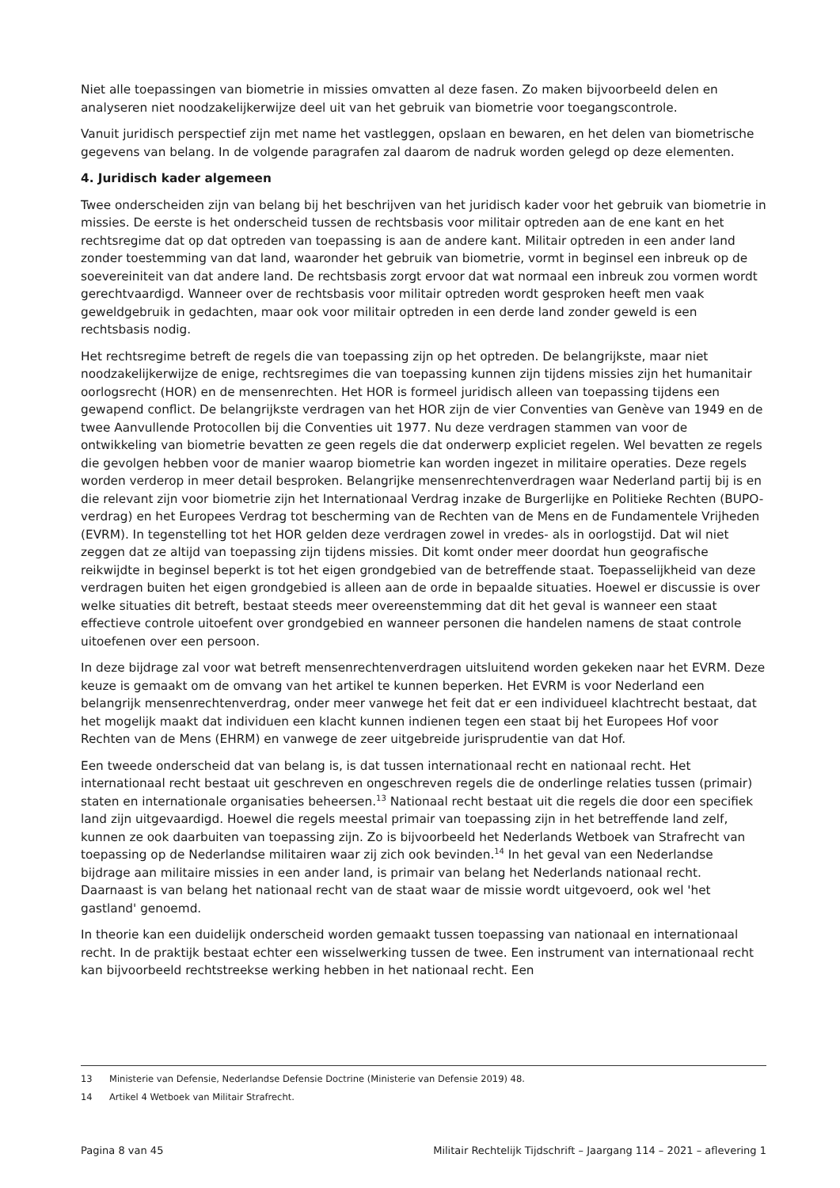Niet alle toepassingen van biometrie in missies omvatten al deze fasen. Zo maken bijvoorbeeld delen en analyseren niet noodzakelijkerwijze deel uit van het gebruik van biometrie voor toegangscontrole.
Vanuit juridisch perspectief zijn met name het vastleggen, opslaan en bewaren, en het delen van biometrische gegevens van belang. In de volgende paragrafen zal daarom de nadruk worden gelegd op deze elementen.
4. Juridisch kader algemeen
Twee onderscheiden zijn van belang bij het beschrijven van het juridisch kader voor het gebruik van biometrie in missies. De eerste is het onderscheid tussen de rechtsbasis voor militair optreden aan de ene kant en het rechtsregime dat op dat optreden van toepassing is aan de andere kant. Militair optreden in een ander land zonder toestemming van dat land, waaronder het gebruik van biometrie, vormt in beginsel een inbreuk op de soevereiniteit van dat andere land. De rechtsbasis zorgt ervoor dat wat normaal een inbreuk zou vormen wordt gerechtvaardigd. Wanneer over de rechtsbasis voor militair optreden wordt gesproken heeft men vaak geweldgebruik in gedachten, maar ook voor militair optreden in een derde land zonder geweld is een rechtsbasis nodig.
Het rechtsregime betreft de regels die van toepassing zijn op het optreden. De belangrijkste, maar niet noodzakelijkerwijze de enige, rechtsregimes die van toepassing kunnen zijn tijdens missies zijn het humanitair oorlogsrecht (HOR) en de mensenrechten. Het HOR is formeel juridisch alleen van toepassing tijdens een gewapend conflict. De belangrijkste verdragen van het HOR zijn de vier Conventies van Genève van 1949 en de twee Aanvullende Protocollen bij die Conventies uit 1977. Nu deze verdragen stammen van voor de ontwikkeling van biometrie bevatten ze geen regels die dat onderwerp expliciet regelen. Wel bevatten ze regels die gevolgen hebben voor de manier waarop biometrie kan worden ingezet in militaire operaties. Deze regels worden verderop in meer detail besproken. Belangrijke mensenrechtenverdragen waar Nederland partij bij is en die relevant zijn voor biometrie zijn het Internationaal Verdrag inzake de Burgerlijke en Politieke Rechten (BUPO-verdrag) en het Europees Verdrag tot bescherming van de Rechten van de Mens en de Fundamentele Vrijheden (EVRM). In tegenstelling tot het HOR gelden deze verdragen zowel in vredes- als in oorlogstijd. Dat wil niet zeggen dat ze altijd van toepassing zijn tijdens missies. Dit komt onder meer doordat hun geografische reikwijdte in beginsel beperkt is tot het eigen grondgebied van de betreffende staat. Toepasselijkheid van deze verdragen buiten het eigen grondgebied is alleen aan de orde in bepaalde situaties. Hoewel er discussie is over welke situaties dit betreft, bestaat steeds meer overeenstemming dat dit het geval is wanneer een staat effectieve controle uitoefent over grondgebied en wanneer personen die handelen namens de staat controle uitoefenen over een persoon.
In deze bijdrage zal voor wat betreft mensenrechtenverdragen uitsluitend worden gekeken naar het EVRM. Deze keuze is gemaakt om de omvang van het artikel te kunnen beperken. Het EVRM is voor Nederland een belangrijk mensenrechtenverdrag, onder meer vanwege het feit dat er een individueel klachtrecht bestaat, dat het mogelijk maakt dat individuen een klacht kunnen indienen tegen een staat bij het Europees Hof voor Rechten van de Mens (EHRM) en vanwege de zeer uitgebreide jurisprudentie van dat Hof.
Een tweede onderscheid dat van belang is, is dat tussen internationaal recht en nationaal recht. Het internationaal recht bestaat uit geschreven en ongeschreven regels die de onderlinge relaties tussen (primair) staten en internationale organisaties beheersen.<sup>13</sup> Nationaal recht bestaat uit die regels die door een specifiek land zijn uitgevaardigd. Hoewel die regels meestal primair van toepassing zijn in het betreffende land zelf, kunnen ze ook daarbuiten van toepassing zijn. Zo is bijvoorbeeld het Nederlands Wetboek van Strafrecht van toepassing op de Nederlandse militairen waar zij zich ook bevinden.<sup>14</sup> In het geval van een Nederlandse bijdrage aan militaire missies in een ander land, is primair van belang het Nederlands nationaal recht. Daarnaast is van belang het nationaal recht van de staat waar de missie wordt uitgevoerd, ook wel 'het gastland' genoemd.
In theorie kan een duidelijk onderscheid worden gemaakt tussen toepassing van nationaal en internationaal recht. In de praktijk bestaat echter een wisselwerking tussen de twee. Een instrument van internationaal recht kan bijvoorbeeld rechtstreekse werking hebben in het nationaal recht. Een
13 Ministerie van Defensie, Nederlandse Defensie Doctrine (Ministerie van Defensie 2019) 48.
14 Artikel 4 Wetboek van Militair Strafrecht.
Pagina 8 van 45 Militair Rechtelijk Tijdschrift – Jaargang 114 – 2021 – aflevering 1